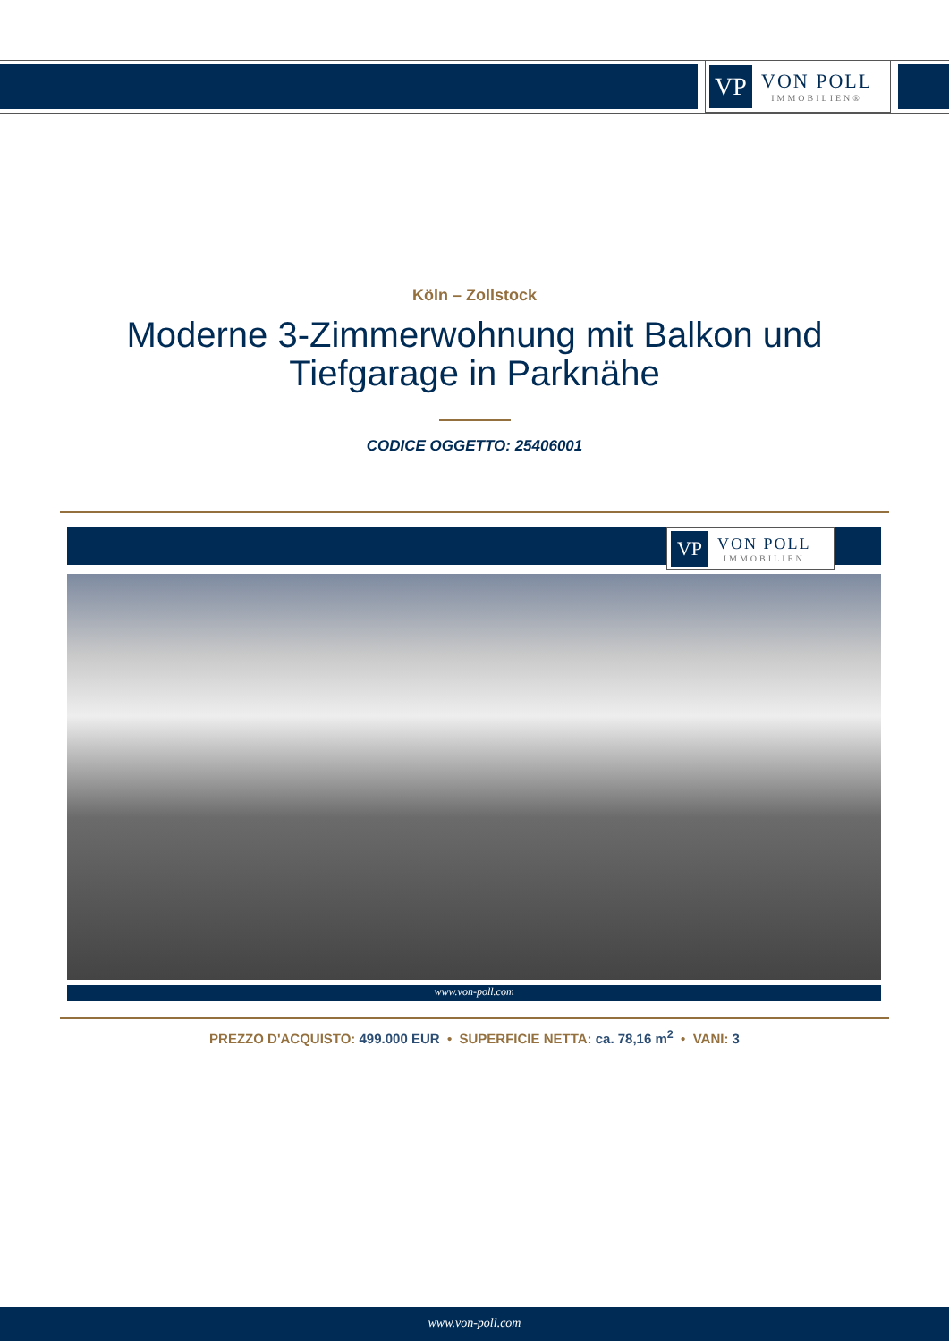VP
VON POLL
IMMOBILIEN®
Köln – Zollstock
Moderne 3-Zimmerwohnung mit Balkon und
Tiefgarage in Parknähe
CODICE OGGETTO: 25406001
VP
VON POLL
IMMOBILIEN
www.von-poll.com
PREZZO D'ACQUISTO: 499.000 EUR • SUPERFICIE NETTA: ca. 78,16 m<sup>2</sup> • VANI: 3
www.von-poll.com